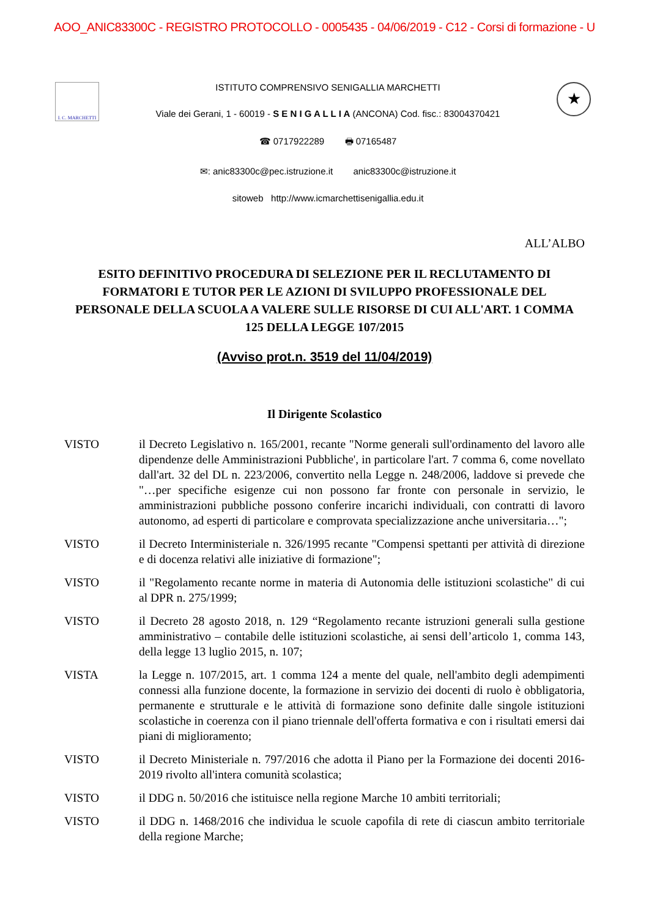AOO_ANIC83300C - REGISTRO PROTOCOLLO - 0005435 - 04/06/2019 - C12 - Corsi di formazione - U
I. C. MARCHETTI
ISTITUTO COMPRENSIVO SENIGALLIA MARCHETTI
Viale dei Gerani, 1 - 60019 - S E N I G A L L I A (ANCONA) Cod. fisc.: 83004370421
☎ 0717922289 🖶 07165487
✉: anic83300c@pec.istruzione.it anic83300c@istruzione.it
sitoweb http://www.icmarchettisenigallia.edu.it
★
ALL’ALBO
ESITO DEFINITIVO PROCEDURA DI SELEZIONE PER IL RECLUTAMENTO DI FORMATORI E TUTOR PER LE AZIONI DI SVILUPPO PROFESSIONALE DEL PERSONALE DELLA SCUOLA A VALERE SULLE RISORSE DI CUI ALL'ART. 1 COMMA 125 DELLA LEGGE 107/2015
(Avviso prot.n. 3519 del 11/04/2019)
Il Dirigente Scolastico
VISTO il Decreto Legislativo n. 165/2001, recante "Norme generali sull'ordinamento del lavoro alle dipendenze delle Amministrazioni Pubbliche', in particolare l'art. 7 comma 6, come novellato dall'art. 32 del DL n. 223/2006, convertito nella Legge n. 248/2006, laddove si prevede che "…per specifiche esigenze cui non possono far fronte con personale in servizio, le amministrazioni pubbliche possono conferire incarichi individuali, con contratti di lavoro autonomo, ad esperti di particolare e comprovata specializzazione anche universitaria…";
VISTO il Decreto Interministeriale n. 326/1995 recante "Compensi spettanti per attività di direzione e di docenza relativi alle iniziative di formazione";
VISTO il "Regolamento recante norme in materia di Autonomia delle istituzioni scolastiche" di cui al DPR n. 275/1999;
VISTO il Decreto 28 agosto 2018, n. 129 “Regolamento recante istruzioni generali sulla gestione amministrativo – contabile delle istituzioni scolastiche, ai sensi dell’articolo 1, comma 143, della legge 13 luglio 2015, n. 107;
VISTA la Legge n. 107/2015, art. 1 comma 124 a mente del quale, nell'ambito degli adempimenti connessi alla funzione docente, la formazione in servizio dei docenti di ruolo è obbligatoria, permanente e strutturale e le attività di formazione sono definite dalle singole istituzioni scolastiche in coerenza con il piano triennale dell'offerta formativa e con i risultati emersi dai piani di miglioramento;
VISTO il Decreto Ministeriale n. 797/2016 che adotta il Piano per la Formazione dei docenti 2016-2019 rivolto all'intera comunità scolastica;
VISTO il DDG n. 50/2016 che istituisce nella regione Marche 10 ambiti territoriali;
VISTO il DDG n. 1468/2016 che individua le scuole capofila di rete di ciascun ambito territoriale della regione Marche;